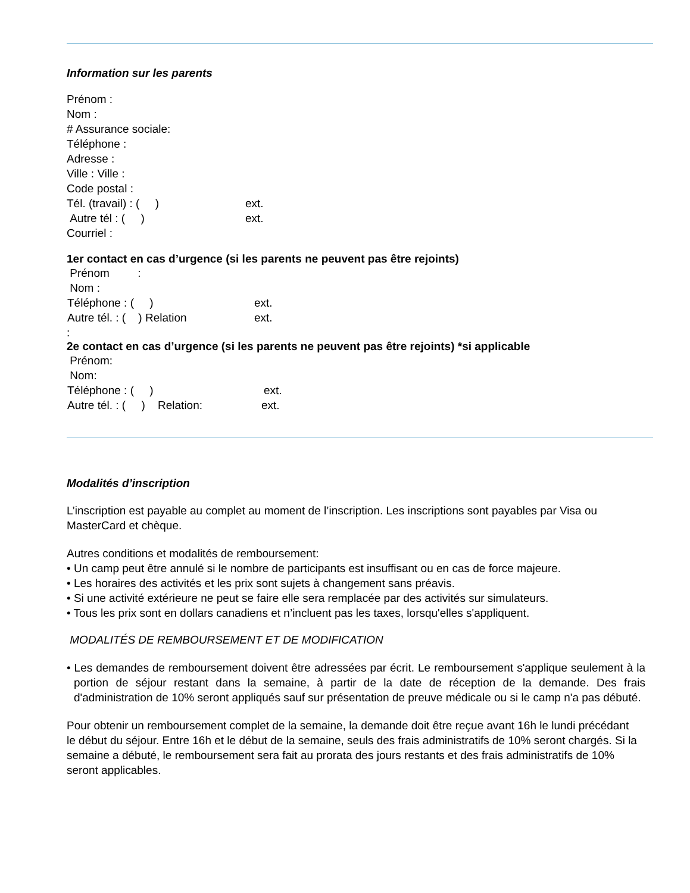Information sur les parents
Prénom :
Nom :
# Assurance sociale:
Téléphone :
Adresse :
Ville : Ville :
Code postal :
Tél. (travail) : ( ) ext.
Autre tél : ( ) ext.
Courriel :
1er contact en cas d’urgence (si les parents ne peuvent pas être rejoints)
Prénom :
Nom :
Téléphone : ( ) ext.
Autre tél. : ( ) Relation ext.
:
2e contact en cas d’urgence (si les parents ne peuvent pas être rejoints) *si applicable
Prénom:
Nom:
Téléphone : ( ) ext.
Autre tél. : ( ) Relation: ext.
Modalités d’inscription
L’inscription est payable au complet au moment de l’inscription. Les inscriptions sont payables par Visa ou MasterCard et chèque.
Autres conditions et modalités de remboursement:
• Un camp peut être annulé si le nombre de participants est insuffisant ou en cas de force majeure.
• Les horaires des activités et les prix sont sujets à changement sans préavis.
• Si une activité extérieure ne peut se faire elle sera remplacée par des activités sur simulateurs.
• Tous les prix sont en dollars canadiens et n’incluent pas les taxes, lorsqu'elles s'appliquent.
MODALITÉS DE REMBOURSEMENT ET DE MODIFICATION
• Les demandes de remboursement doivent être adressées par écrit. Le remboursement s'applique seulement à la portion de séjour restant dans la semaine, à partir de la date de réception de la demande. Des frais d'administration de 10% seront appliqués sauf sur présentation de preuve médicale ou si le camp n'a pas débuté.
Pour obtenir un remboursement complet de la semaine, la demande doit être reçue avant 16h le lundi précédant le début du séjour. Entre 16h et le début de la semaine, seuls des frais administratifs de 10% seront chargés. Si la semaine a débuté, le remboursement sera fait au prorata des jours restants et des frais administratifs de 10% seront applicables.